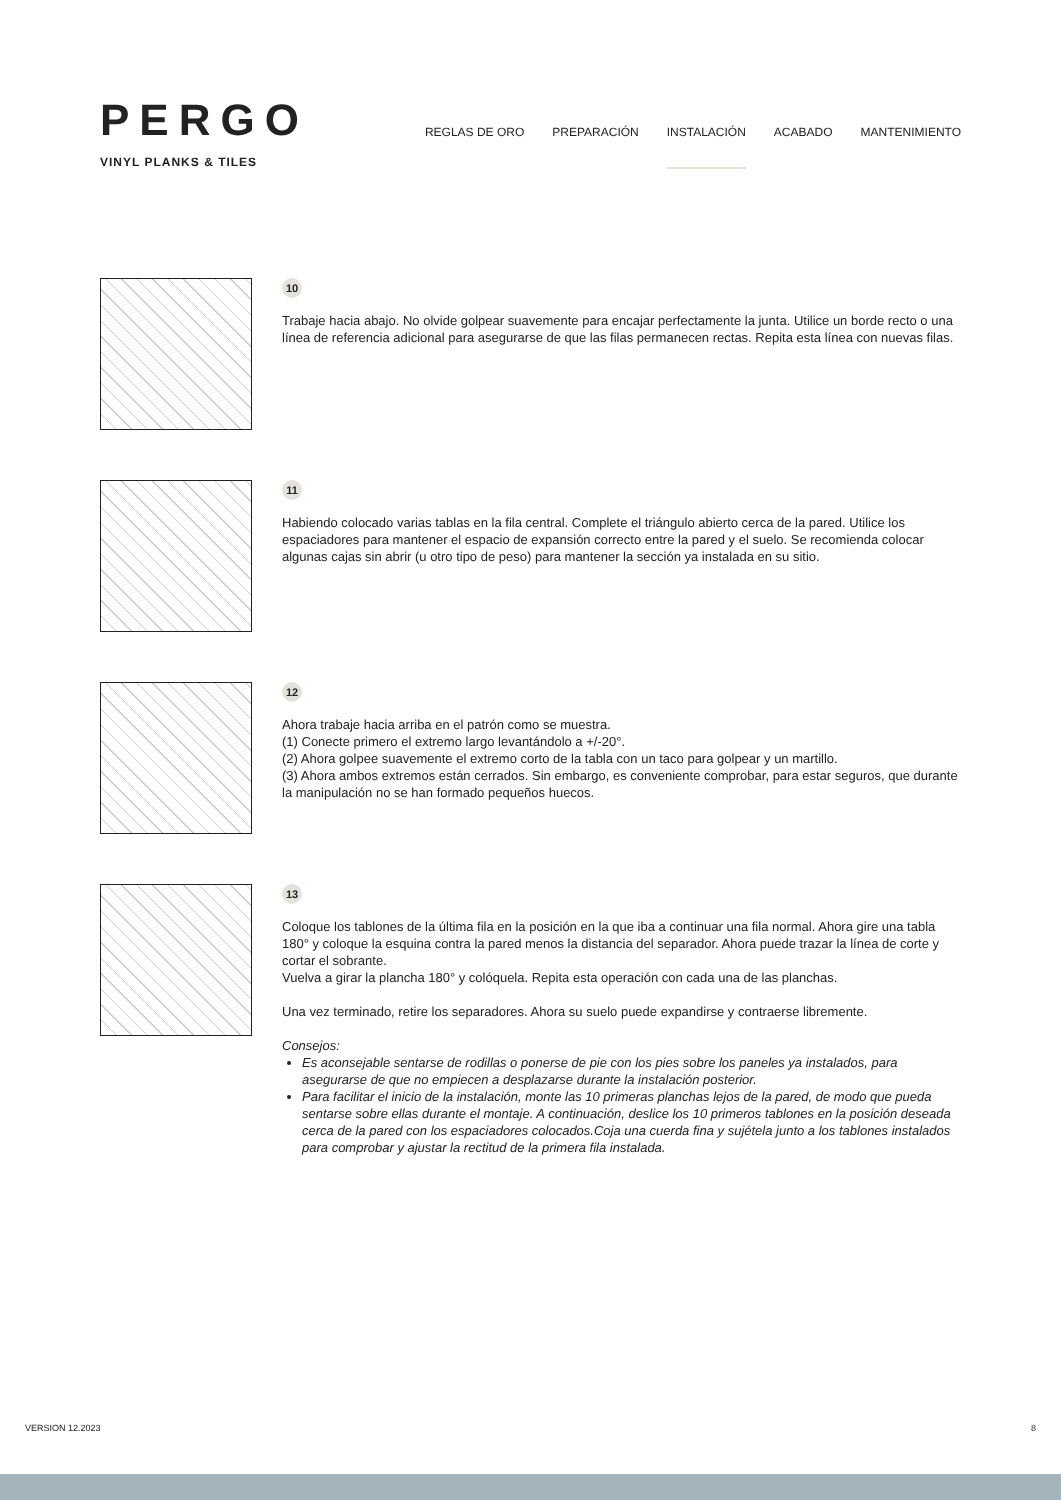PERGO
VINYL PLANKS & TILES
REGLAS DE ORO PREPARACIÓN INSTALACIÓN ACABADO MANTENIMIENTO
10
Trabaje hacia abajo. No olvide golpear suavemente para encajar perfectamente la junta. Utilice un borde recto o una línea de referencia adicional para asegurarse de que las filas permanecen rectas. Repita esta línea con nuevas filas.
11
Habiendo colocado varias tablas en la fila central. Complete el triángulo abierto cerca de la pared. Utilice los espaciadores para mantener el espacio de expansión correcto entre la pared y el suelo. Se recomienda colocar algunas cajas sin abrir (u otro tipo de peso) para mantener la sección ya instalada en su sitio.
12
Ahora trabaje hacia arriba en el patrón como se muestra.
(1) Conecte primero el extremo largo levantándolo a +/-20°.
(2) Ahora golpee suavemente el extremo corto de la tabla con un taco para golpear y un martillo.
(3) Ahora ambos extremos están cerrados. Sin embargo, es conveniente comprobar, para estar seguros, que durante la manipulación no se han formado pequeños huecos.
13
Coloque los tablones de la última fila en la posición en la que iba a continuar una fila normal. Ahora gire una tabla 180° y coloque la esquina contra la pared menos la distancia del separador. Ahora puede trazar la línea de corte y cortar el sobrante.
Vuelva a girar la plancha 180° y colóquela. Repita esta operación con cada una de las planchas.
Una vez terminado, retire los separadores. Ahora su suelo puede expandirse y contraerse libremente.
Consejos:
Es aconsejable sentarse de rodillas o ponerse de pie con los pies sobre los paneles ya instalados, para asegurarse de que no empiecen a desplazarse durante la instalación posterior.
Para facilitar el inicio de la instalación, monte las 10 primeras planchas lejos de la pared, de modo que pueda sentarse sobre ellas durante el montaje. A continuación, deslice los 10 primeros tablones en la posición deseada cerca de la pared con los espaciadores colocados.Coja una cuerda fina y sujétela junto a los tablones instalados para comprobar y ajustar la rectitud de la primera fila instalada.
VERSION 12.2023 8